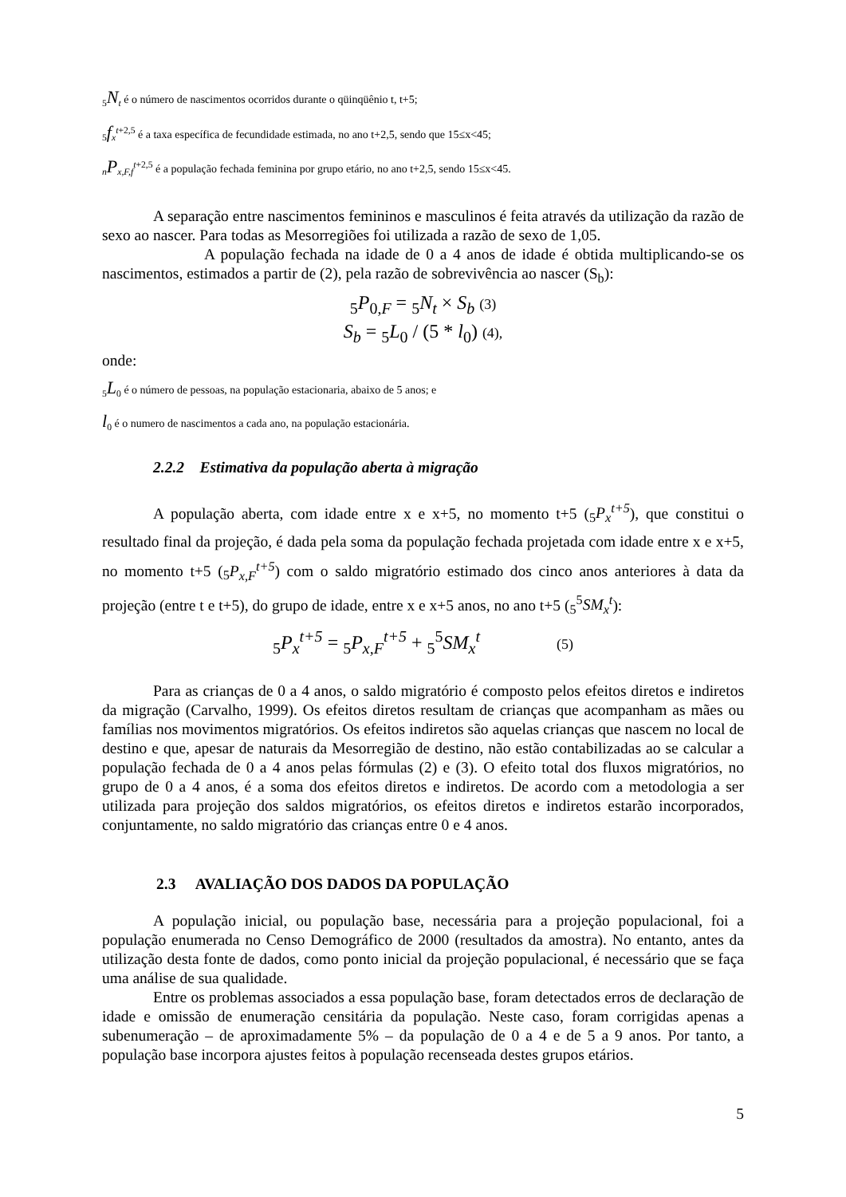<sub>5</sub>N<sub>t</sub> é o número de nascimentos ocorridos durante o qüinqüênio t, t+5;
<sub>5</sub>f<sub>x</sub><sup>t+2,5</sup> é a taxa específica de fecundidade estimada, no ano t+2,5, sendo que 15≤x<45;
<sub>n</sub>P<sub>x,F,f</sub><sup>t+2,5</sup> é a população fechada feminina por grupo etário, no ano t+2,5, sendo 15≤x<45.
A separação entre nascimentos femininos e masculinos é feita através da utilização da razão de sexo ao nascer. Para todas as Mesorregiões foi utilizada a razão de sexo de 1,05.
A população fechada na idade de 0 a 4 anos de idade é obtida multiplicando-se os nascimentos, estimados a partir de (2), pela razão de sobrevivência ao nascer (S<sub>b</sub>):
<sub>5</sub>P<sub>0,F</sub> = <sub>5</sub>N<sub>t</sub> × S<sub>b</sub> (3)
S<sub>b</sub> = <sub>5</sub>L<sub>0</sub> / (5 * l<sub>0</sub>) (4),
onde:
<sub>5</sub>L<sub>0</sub> é o número de pessoas, na população estacionaria, abaixo de 5 anos; e
l<sub>0</sub> é o numero de nascimentos a cada ano, na população estacionária.
2.2.2 Estimativa da população aberta à migração
A população aberta, com idade entre x e x+5, no momento t+5 (<sub>5</sub>P<sub>x</sub><sup>t+5</sup>), que constitui o resultado final da projeção, é dada pela soma da população fechada projetada com idade entre x e x+5, no momento t+5 (<sub>5</sub>P<sub>x,F</sub><sup>t+5</sup>) com o saldo migratório estimado dos cinco anos anteriores à data da projeção (entre t e t+5), do grupo de idade, entre x e x+5 anos, no ano t+5 (<sub>5</sub><sup>5</sup>SM<sub>x</sub><sup>t</sup>):
<sub>5</sub>P<sub>x</sub><sup>t+5</sup> = <sub>5</sub>P<sub>x,F</sub><sup>t+5</sup> + <sub>5</sub><sup>5</sup>SM<sub>x</sub><sup>t</sup> (5)
Para as crianças de 0 a 4 anos, o saldo migratório é composto pelos efeitos diretos e indiretos da migração (Carvalho, 1999). Os efeitos diretos resultam de crianças que acompanham as mães ou famílias nos movimentos migratórios. Os efeitos indiretos são aquelas crianças que nascem no local de destino e que, apesar de naturais da Mesorregião de destino, não estão contabilizadas ao se calcular a população fechada de 0 a 4 anos pelas fórmulas (2) e (3). O efeito total dos fluxos migratórios, no grupo de 0 a 4 anos, é a soma dos efeitos diretos e indiretos. De acordo com a metodologia a ser utilizada para projeção dos saldos migratórios, os efeitos diretos e indiretos estarão incorporados, conjuntamente, no saldo migratório das crianças entre 0 e 4 anos.
2.3 AVALIAÇÃO DOS DADOS DA POPULAÇÃO
A população inicial, ou população base, necessária para a projeção populacional, foi a população enumerada no Censo Demográfico de 2000 (resultados da amostra). No entanto, antes da utilização desta fonte de dados, como ponto inicial da projeção populacional, é necessário que se faça uma análise de sua qualidade.
Entre os problemas associados a essa população base, foram detectados erros de declaração de idade e omissão de enumeração censitária da população. Neste caso, foram corrigidas apenas a subenumeração – de aproximadamente 5% – da população de 0 a 4 e de 5 a 9 anos. Por tanto, a população base incorpora ajustes feitos à população recenseada destes grupos etários.
5